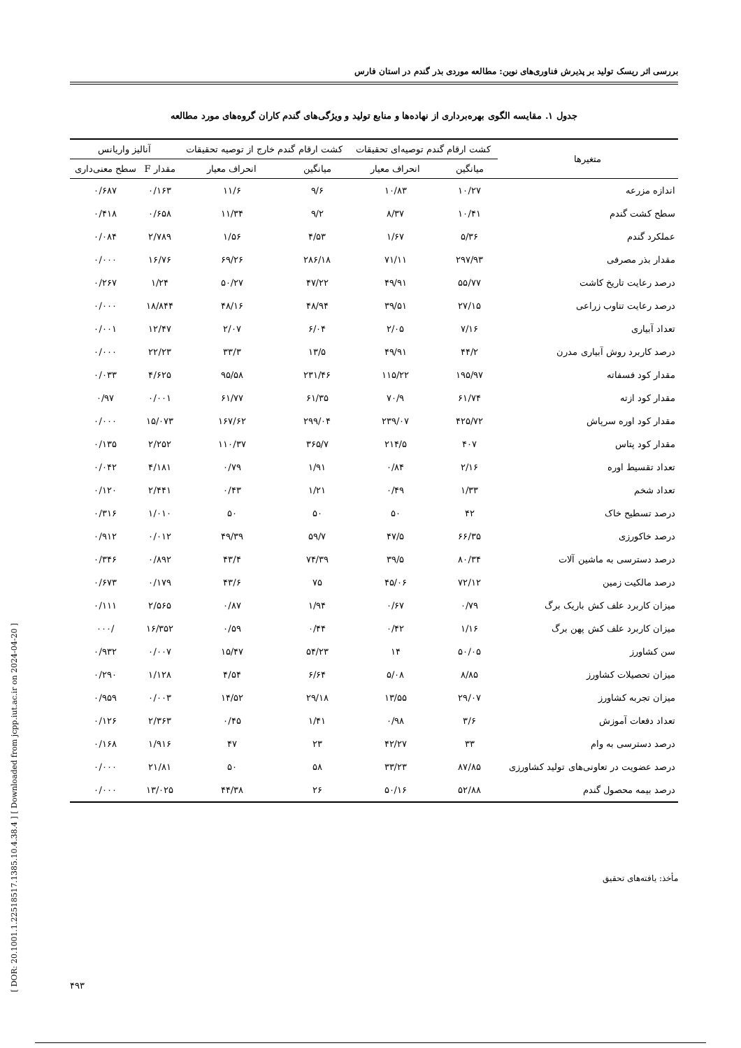بررسی اثر ریسک تولید بر پذیرش فناوری‌های نوین: مطالعه موردی بذر گندم در استان فارس
جدول ۱. مقایسه الگوی بهره‌برداری از نهاده‌ها و منابع تولید و ویژگی‌های گندم کاران گروه‌های مورد مطالعه
| متغیرها | کشت ارقام گندم توصیه‌ای تحقیقات | | کشت ارقام گندم خارج از توصیه تحقیقات | | آنالیز واریانس | |
| --- | --- | --- | --- | --- | --- | --- |
| | | | | | مقدار F | سطح معنی‌داری |
| | میانگین | انحراف معیار | میانگین | انحراف معیار | | |
| اندازه مزرعه | ۱۰/۲۷ | ۱۰/۸۳ | ۹/۶ | ۱۱/۶ | ۰/۱۶۳ | ۰/۶۸۷ |
| سطح کشت گندم | ۱۰/۴۱ | ۸/۳۷ | ۹/۲ | ۱۱/۳۴ | ۰/۶۵۸ | ۰/۴۱۸ |
| عملکرد گندم | ۵/۳۶ | ۱/۶۷ | ۴/۵۳ | ۱/۵۶ | ۲/۷۸۹ | ۰/۰۸۴ |
| مقدار بذر مصرفی | ۲۹۷/۹۳ | ۷۱/۱۱ | ۲۸۶/۱۸ | ۶۹/۲۶ | ۱۶/۷۶ | ۰/۰۰۰ |
| درصد رعایت تاریخ کاشت | ۵۵/۷۷ | ۴۹/۹۱ | ۴۷/۲۲ | ۵۰/۲۷ | ۱/۲۴ | ۰/۲۶۷ |
| درصد رعایت تناوب زراعی | ۲۷/۱۵ | ۳۹/۵۱ | ۴۸/۹۴ | ۴۸/۱۶ | ۱۸/۸۴۴ | ۰/۰۰۰ |
| تعداد آبیاری | ۷/۱۶ | ۲/۰۵ | ۶/۰۴ | ۲/۰۷ | ۱۲/۴۷ | ۰/۰۰۱ |
| درصد کاربرد روش آبیاری مدرن | ۴۴/۲ | ۴۹/۹۱ | ۱۳/۵ | ۳۳/۳ | ۲۲/۲۳ | ۰/۰۰۰ |
| مقدار کود فسفاته | ۱۹۵/۹۷ | ۱۱۵/۲۲ | ۲۳۱/۴۶ | ۹۵/۵۸ | ۴/۶۲۵ | ۰/۰۳۳ |
| مقدار کود ازته | ۶۱/۷۴ | ۷۰/۹ | ۶۱/۳۵ | ۶۱/۷۷ | ۰/۰۰۱ | ۰/۹۷ |
| مقدار کود اوره سرپاش | ۴۲۵/۷۲ | ۲۳۹/۰۷ | ۲۹۹/۰۴ | ۱۶۷/۶۲ | ۱۵/۰۷۳ | ۰/۰۰۰ |
| مقدار کود پتاس | ۴۰۷ | ۲۱۴/۵ | ۳۶۵/۷ | ۱۱۰/۳۷ | ۲/۲۵۲ | ۰/۱۳۵ |
| تعداد تقسیط اوره | ۲/۱۶ | ۰/۸۴ | ۱/۹۱ | ۰/۷۹ | ۴/۱۸۱ | ۰/۰۴۲ |
| تعداد شخم | ۱/۳۳ | ۰/۴۹ | ۱/۲۱ | ۰/۴۳ | ۲/۴۴۱ | ۰/۱۲۰ |
| درصد تسطیح خاک | ۴۲ | ۵۰ | ۵۰ | ۵۰ | ۱/۰۱۰ | ۰/۳۱۶ |
| درصد خاکورزی | ۶۶/۳۵ | ۴۷/۵ | ۵۹/۷ | ۴۹/۳۹ | ۰/۰۱۲ | ۰/۹۱۲ |
| درصد دسترسی به ماشین آلات | ۸۰/۳۴ | ۳۹/۵ | ۷۴/۳۹ | ۴۳/۴ | ۰/۸۹۲ | ۰/۳۴۶ |
| درصد مالکیت زمین | ۷۲/۱۲ | ۴۵/۰۶ | ۷۵ | ۴۳/۶ | ۰/۱۷۹ | ۰/۶۷۳ |
| میزان کاربرد علف کش باریک برگ | ۰/۷۹ | ۰/۶۷ | ۱/۹۴ | ۰/۸۷ | ۲/۵۶۵ | ۰/۱۱۱ |
| میزان کاربرد علف کش پهن برگ | ۱/۱۶ | ۰/۴۲ | ۰/۴۴ | ۰/۵۹ | ۱۶/۳۵۲ | /۰۰۰ |
| سن کشاورز | ۵۰/۰۵ | ۱۴ | ۵۴/۲۳ | ۱۵/۴۷ | ۰/۰۰۷ | ۰/۹۳۲ |
| میزان تحصیلات کشاورز | ۸/۸۵ | ۵/۰۸ | ۶/۶۴ | ۴/۵۴ | ۱/۱۲۸ | ۰/۲۹۰ |
| میزان تجربه کشاورز | ۲۹/۰۷ | ۱۳/۵۵ | ۲۹/۱۸ | ۱۴/۵۲ | ۰/۰۰۳ | ۰/۹۵۹ |
| تعداد دفعات آموزش | ۳/۶ | ۰/۹۸ | ۱/۴۱ | ۰/۴۵ | ۲/۳۶۳ | ۰/۱۲۶ |
| درصد دسترسی به وام | ۳۳ | ۴۲/۲۷ | ۲۳ | ۴۷ | ۱/۹۱۶ | ۰/۱۶۸ |
| درصد عضویت در تعاونی‌های تولید کشاورزی | ۸۷/۸۵ | ۳۳/۲۳ | ۵۸ | ۵۰ | ۲۱/۸۱ | ۰/۰۰۰ |
| درصد بیمه محصول گندم | ۵۲/۸۸ | ۵۰/۱۶ | ۲۶ | ۴۴/۳۸ | ۱۳/۰۲۵ | ۰/۰۰۰ |
مأخذ: یافته‌های تحقیق
۴۹۳
[ DOR: 20.1001.1.22518517.1385.10.4.38.4 ] [ Downloaded from jcpp.iut.ac.ir on 2024-04-20 ]